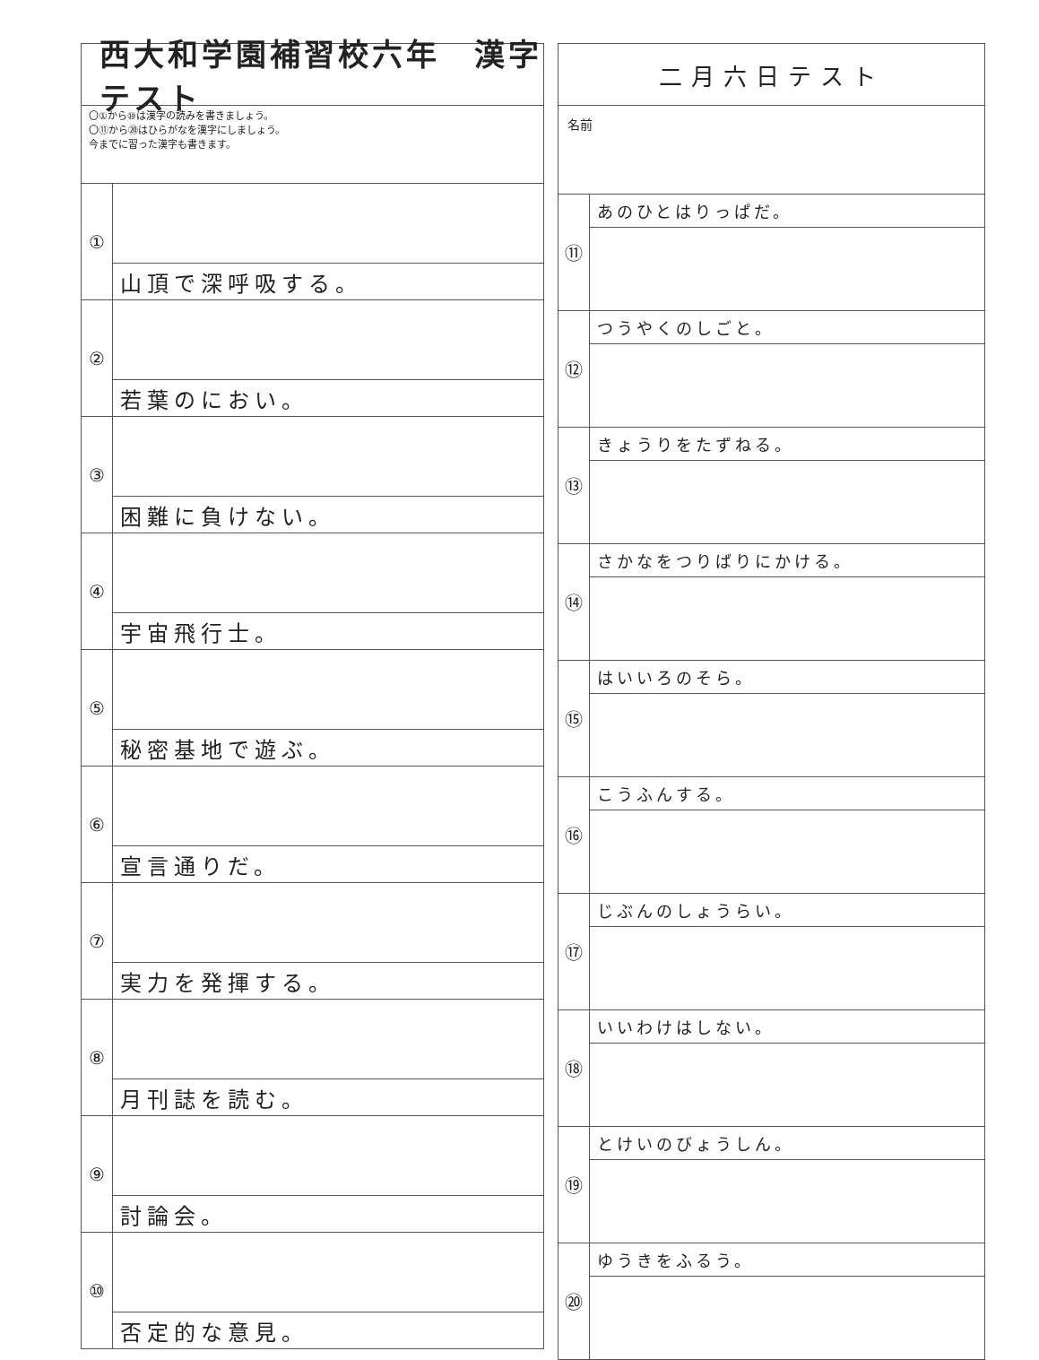西大和学園補習校六年　漢字テスト
〇①から⑩は漢字の読みを書きましょう。
〇⑪から⑳はひらがなを漢字にしましょう。
今までに習った漢字も書きます。
①
山頂で深呼吸する。
②
若葉のにおい。
③
困難に負けない。
④
宇宙飛行士。
⑤
秘密基地で遊ぶ。
⑥
宣言通りだ。
⑦
実力を発揮する。
⑧
月刊誌を読む。
⑨
討論会。
⑩
否定的な意見。
二月六日テスト
名前
⑪
あのひとはりっぱだ。
⑫
つうやくのしごと。
⑬
きょうりをたずねる。
⑭
さかなをつりばりにかける。
⑮
はいいろのそら。
⑯
こうふんする。
⑰
じぶんのしょうらい。
⑱
いいわけはしない。
⑲
とけいのびょうしん。
⑳
ゆうきをふるう。